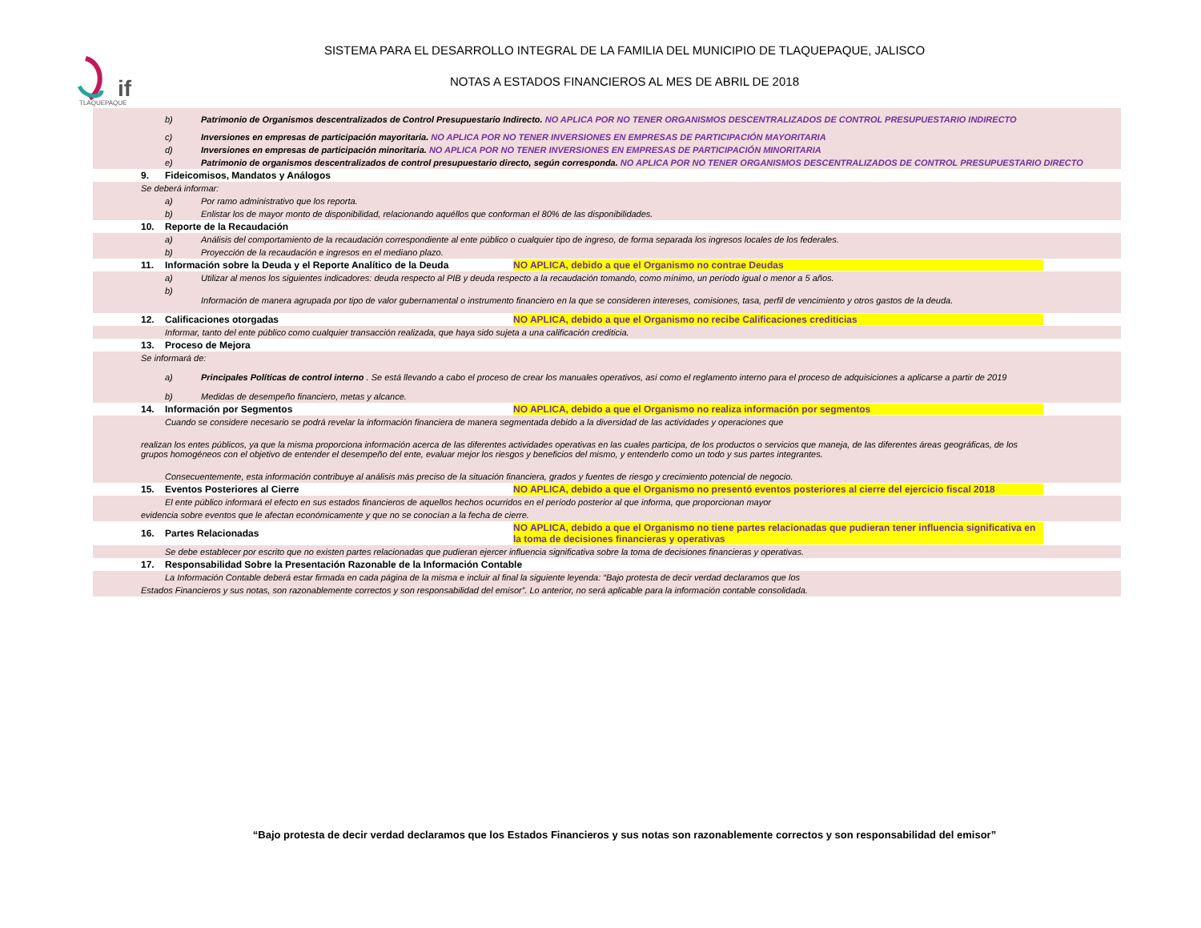if
TLAQUEPAQUE
SISTEMA PARA EL DESARROLLO INTEGRAL DE LA FAMILIA DEL MUNICIPIO DE TLAQUEPAQUE, JALISCO
NOTAS A ESTADOS FINANCIEROS AL MES DE ABRIL DE 2018
b) Patrimonio de Organismos descentralizados de Control Presupuestario Indirecto. NO APLICA POR NO TENER ORGANISMOS DESCENTRALIZADOS DE CONTROL PRESUPUESTARIO INDIRECTO
c) Inversiones en empresas de participación mayoritaria. NO APLICA POR NO TENER INVERSIONES EN EMPRESAS DE PARTICIPACIÓN MAYORITARIA
d) Inversiones en empresas de participación minoritaria. NO APLICA POR NO TENER INVERSIONES EN EMPRESAS DE PARTICIPACIÓN MINORITARIA
e) Patrimonio de organismos descentralizados de control presupuestario directo, según corresponda. NO APLICA POR NO TENER ORGANISMOS DESCENTRALIZADOS DE CONTROL PRESUPUESTARIO DIRECTO
9. Fideicomisos, Mandatos y Análogos
Se deberá informar:
a) Por ramo administrativo que los reporta.
b) Enlistar los de mayor monto de disponibilidad, relacionando aquéllos que conforman el 80% de las disponibilidades.
10. Reporte de la Recaudación
a) Análisis del comportamiento de la recaudación correspondiente al ente público o cualquier tipo de ingreso, de forma separada los ingresos locales de los federales.
b) Proyección de la recaudación e ingresos en el mediano plazo.
11. Información sobre la Deuda y el Reporte Analítico de la Deuda NO APLICA, debido a que el Organismo no contrae Deudas
a) Utilizar al menos los siguientes indicadores: deuda respecto al PIB y deuda respecto a la recaudación tomando, como mínimo, un período igual o menor a 5 años.
b)
Información de manera agrupada por tipo de valor gubernamental o instrumento financiero en la que se consideren intereses, comisiones, tasa, perfil de vencimiento y otros gastos de la deuda.
12. Calificaciones otorgadas NO APLICA, debido a que el Organismo no recibe Calificaciones crediticias
Informar, tanto del ente público como cualquier transacción realizada, que haya sido sujeta a una calificación crediticia.
13. Proceso de Mejora
Se informará de:
a) Principales Políticas de control interno . Se está llevando a cabo el proceso de crear los manuales operativos, así como el reglamento interno para el proceso de adquisiciones a aplicarse a partir de 2019
b) Medidas de desempeño financiero, metas y alcance.
14. Información por Segmentos NO APLICA, debido a que el Organismo no realiza información por segmentos
Cuando se considere necesario se podrá revelar la información financiera de manera segmentada debido a la diversidad de las actividades y operaciones que
realizan los entes públicos, ya que la misma proporciona información acerca de las diferentes actividades operativas en las cuales participa, de los productos o servicios que maneja, de las diferentes áreas geográficas, de los grupos homogéneos con el objetivo de entender el desempeño del ente, evaluar mejor los riesgos y beneficios del mismo, y entenderlo como un todo y sus partes integrantes.
Consecuentemente, esta información contribuye al análisis más preciso de la situación financiera, grados y fuentes de riesgo y crecimiento potencial de negocio.
15. Eventos Posteriores al Cierre NO APLICA, debido a que el Organismo no presentó eventos posteriores al cierre del ejercicio fiscal 2018
El ente público informará el efecto en sus estados financieros de aquellos hechos ocurridos en el período posterior al que informa, que proporcionan mayor
evidencia sobre eventos que le afectan económicamente y que no se conocían a la fecha de cierre.
16. Partes Relacionadas NO APLICA, debido a que el Organismo no tiene partes relacionadas que pudieran tener influencia significativa en la toma de decisiones financieras y operativas
Se debe establecer por escrito que no existen partes relacionadas que pudieran ejercer influencia significativa sobre la toma de decisiones financieras y operativas.
17. Responsabilidad Sobre la Presentación Razonable de la Información Contable
La Información Contable deberá estar firmada en cada página de la misma e incluir al final la siguiente leyenda: “Bajo protesta de decir verdad declaramos que los
Estados Financieros y sus notas, son razonablemente correctos y son responsabilidad del emisor”. Lo anterior, no será aplicable para la información contable consolidada.
“Bajo protesta de decir verdad declaramos que los Estados Financieros y sus notas son razonablemente correctos y son responsabilidad del emisor”